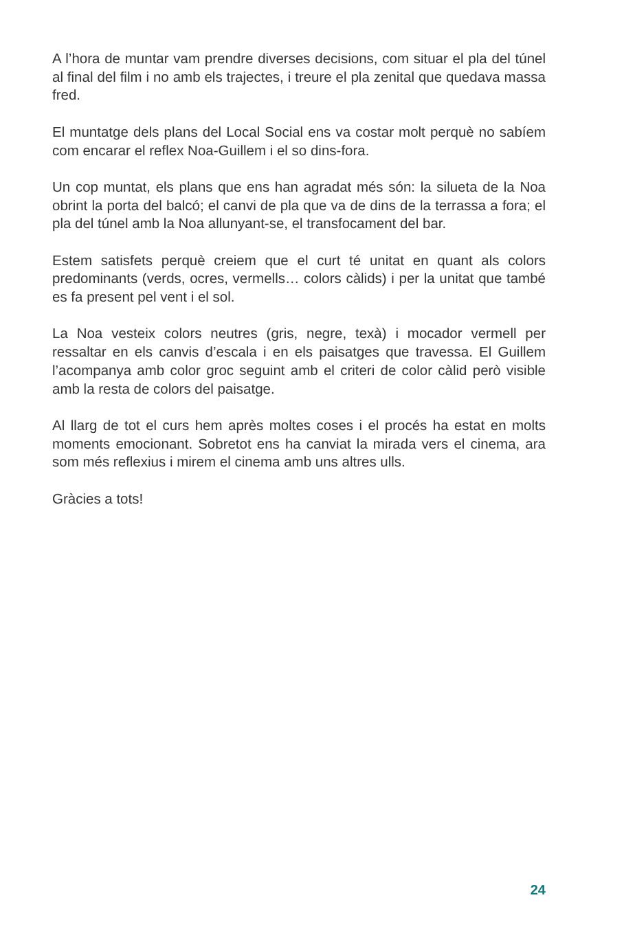A l’hora de muntar vam prendre diverses decisions, com situar el pla del túnel al final del film i no amb els trajectes, i treure el pla zenital que quedava massa fred.
El muntatge dels plans del Local Social ens va costar molt perquè no sabíem com encarar el reflex Noa-Guillem i el so dins-fora.
Un cop muntat, els plans que ens han agradat més són: la silueta de la Noa obrint la porta del balcó; el canvi de pla que va de dins de la terrassa a fora; el pla del túnel amb la Noa allunyant-se, el transfoca­ment del bar.
Estem satisfets perquè creiem que el curt té unitat en quant als colors predominants (verds, ocres, vermells… colors càlids) i per la unitat que també es fa present pel vent i el sol.
La Noa vesteix colors neutres (gris, negre, texà) i mocador vermell per ressaltar en els canvis d’escala i en els paisatges que travessa. El Gui­llem l’acompanya amb color groc seguint amb el criteri de color càlid però visible amb la resta de colors del paisatge.
Al llarg de tot el curs hem après moltes coses i el procés ha estat en molts moments emocionant. Sobretot ens ha canviat la mirada vers el cinema, ara som més reflexius i mirem el cinema amb uns altres ulls.
Gràcies a tots!
24